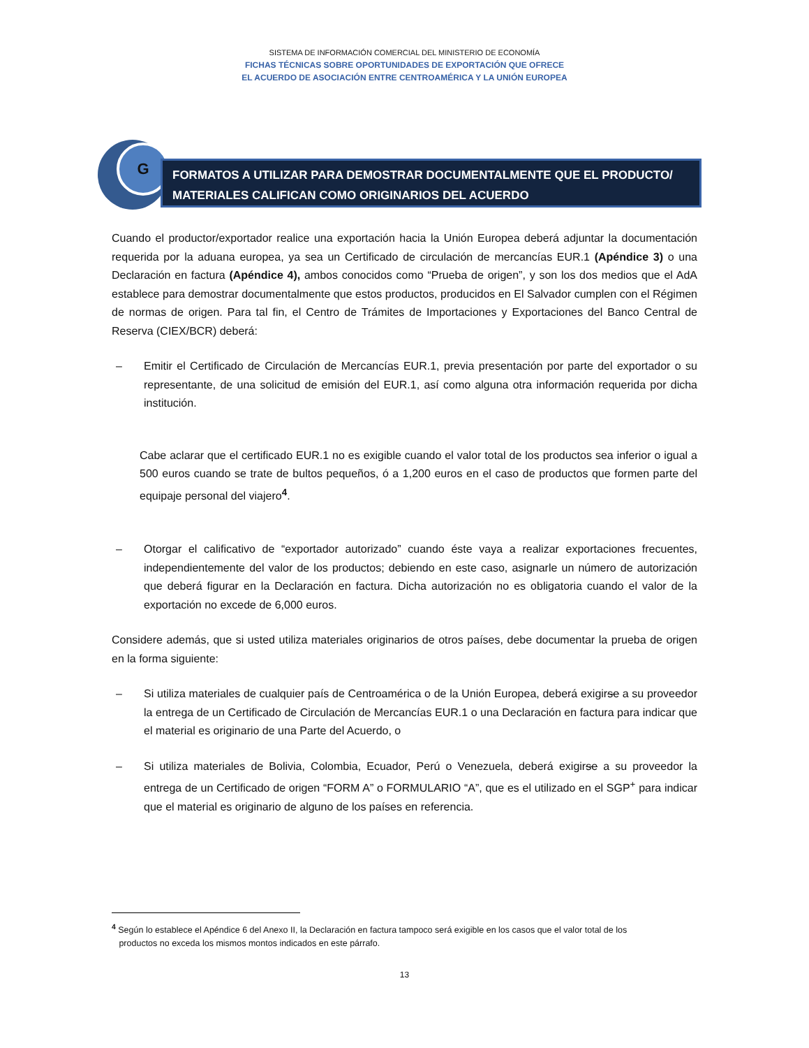SISTEMA DE INFORMACIÓN COMERCIAL DEL MINISTERIO DE ECONOMÍA
FICHAS TÉCNICAS SOBRE OPORTUNIDADES DE EXPORTACIÓN QUE OFRECE
EL ACUERDO DE ASOCIACIÓN ENTRE CENTROAMÉRICA Y LA UNIÓN EUROPEA
G
FORMATOS A UTILIZAR PARA DEMOSTRAR DOCUMENTALMENTE QUE EL PRODUCTO/ MATERIALES CALIFICAN COMO ORIGINARIOS DEL ACUERDO
Cuando el productor/exportador realice una exportación hacia la Unión Europea deberá adjuntar la documentación requerida por la aduana europea, ya sea un Certificado de circulación de mercancías EUR.1 (Apéndice 3) o una Declaración en factura (Apéndice 4), ambos conocidos como “Prueba de origen”, y son los dos medios que el AdA establece para demostrar documentalmente que estos productos, producidos en El Salvador cumplen con el Régimen de normas de origen. Para tal fin, el Centro de Trámites de Importaciones y Exportaciones del Banco Central de Reserva (CIEX/BCR) deberá:
– Emitir el Certificado de Circulación de Mercancías EUR.1, previa presentación por parte del exportador o su representante, de una solicitud de emisión del EUR.1, así como alguna otra información requerida por dicha institución.
Cabe aclarar que el certificado EUR.1 no es exigible cuando el valor total de los productos sea inferior o igual a 500 euros cuando se trate de bultos pequeños, ó a 1,200 euros en el caso de productos que formen parte del equipaje personal del viajero<sup>4</sup>.
– Otorgar el calificativo de “exportador autorizado” cuando éste vaya a realizar exportaciones frecuentes, independientemente del valor de los productos; debiendo en este caso, asignarle un número de autorización que deberá figurar en la Declaración en factura. Dicha autorización no es obligatoria cuando el valor de la exportación no excede de 6,000 euros.
Considere además, que si usted utiliza materiales originarios de otros países, debe documentar la prueba de origen en la forma siguiente:
– Si utiliza materiales de cualquier país de Centroamérica o de la Unión Europea, deberá exigirse a su proveedor la entrega de un Certificado de Circulación de Mercancías EUR.1 o una Declaración en factura para indicar que el material es originario de una Parte del Acuerdo, o
– Si utiliza materiales de Bolivia, Colombia, Ecuador, Perú o Venezuela, deberá exigirse a su proveedor la entrega de un Certificado de origen “FORM A” o FORMULARIO “A”, que es el utilizado en el SGP<sup>+</sup> para indicar que el material es originario de alguno de los países en referencia.
<sup>4</sup> Según lo establece el Apéndice 6 del Anexo II, la Declaración en factura tampoco será exigible en los casos que el valor total de los
productos no exceda los mismos montos indicados en este párrafo.
13